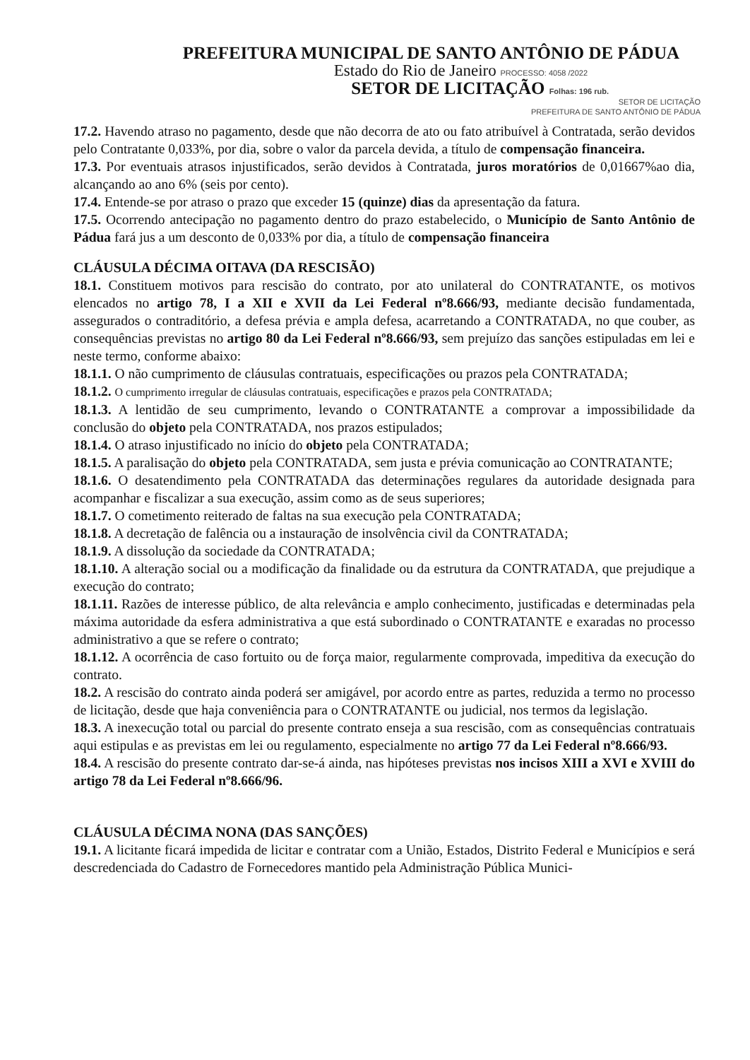PREFEITURA MUNICIPAL DE SANTO ANTÔNIO DE PÁDUA
Estado do Rio de Janeiro PROCESSO: 4058 /2022
SETOR DE LICITAÇÃO Folhas: 196 rub.
SETOR DE LICITAÇÃO
PREFEITURA DE SANTO ANTÔNIO DE PÁDUA
17.2. Havendo atraso no pagamento, desde que não decorra de ato ou fato atribuível à Contratada, serão devidos pelo Contratante 0,033%, por dia, sobre o valor da parcela devida, a título de compensação financeira.
17.3. Por eventuais atrasos injustificados, serão devidos à Contratada, juros moratórios de 0,01667%ao dia, alcançando ao ano 6% (seis por cento).
17.4. Entende-se por atraso o prazo que exceder 15 (quinze) dias da apresentação da fatura.
17.5. Ocorrendo antecipação no pagamento dentro do prazo estabelecido, o Município de Santo Antônio de Pádua fará jus a um desconto de 0,033% por dia, a título de compensação financeira
CLÁUSULA DÉCIMA OITAVA (DA RESCISÃO)
18.1. Constituem motivos para rescisão do contrato, por ato unilateral do CONTRATANTE, os motivos elencados no artigo 78, I a XII e XVII da Lei Federal nº8.666/93, mediante decisão fundamentada, assegurados o contraditório, a defesa prévia e ampla defesa, acarretando a CONTRATADA, no que couber, as consequências previstas no artigo 80 da Lei Federal nº8.666/93, sem prejuízo das sanções estipuladas em lei e neste termo, conforme abaixo:
18.1.1. O não cumprimento de cláusulas contratuais, especificações ou prazos pela CONTRATADA;
18.1.2. O cumprimento irregular de cláusulas contratuais, especificações e prazos pela CONTRATADA;
18.1.3. A lentidão de seu cumprimento, levando o CONTRATANTE a comprovar a impossibilidade da conclusão do objeto pela CONTRATADA, nos prazos estipulados;
18.1.4. O atraso injustificado no início do objeto pela CONTRATADA;
18.1.5. A paralisação do objeto pela CONTRATADA, sem justa e prévia comunicação ao CONTRATANTE;
18.1.6. O desatendimento pela CONTRATADA das determinações regulares da autoridade designada para acompanhar e fiscalizar a sua execução, assim como as de seus superiores;
18.1.7. O cometimento reiterado de faltas na sua execução pela CONTRATADA;
18.1.8. A decretação de falência ou a instauração de insolvência civil da CONTRATADA;
18.1.9. A dissolução da sociedade da CONTRATADA;
18.1.10. A alteração social ou a modificação da finalidade ou da estrutura da CONTRATADA, que prejudique a execução do contrato;
18.1.11. Razões de interesse público, de alta relevância e amplo conhecimento, justificadas e determinadas pela máxima autoridade da esfera administrativa a que está subordinado o CONTRATANTE e exaradas no processo administrativo a que se refere o contrato;
18.1.12. A ocorrência de caso fortuito ou de força maior, regularmente comprovada, impeditiva da execução do contrato.
18.2. A rescisão do contrato ainda poderá ser amigável, por acordo entre as partes, reduzida a termo no processo de licitação, desde que haja conveniência para o CONTRATANTE ou judicial, nos termos da legislação.
18.3. A inexecução total ou parcial do presente contrato enseja a sua rescisão, com as consequências contratuais aqui estipulas e as previstas em lei ou regulamento, especialmente no artigo 77 da Lei Federal nº8.666/93.
18.4. A rescisão do presente contrato dar-se-á ainda, nas hipóteses previstas nos incisos XIII a XVI e XVIII do artigo 78 da Lei Federal nº8.666/96.
CLÁUSULA DÉCIMA NONA (DAS SANÇÕES)
19.1. A licitante ficará impedida de licitar e contratar com a União, Estados, Distrito Federal e Municípios e será descredenciada do Cadastro de Fornecedores mantido pela Administração Pública Munici-